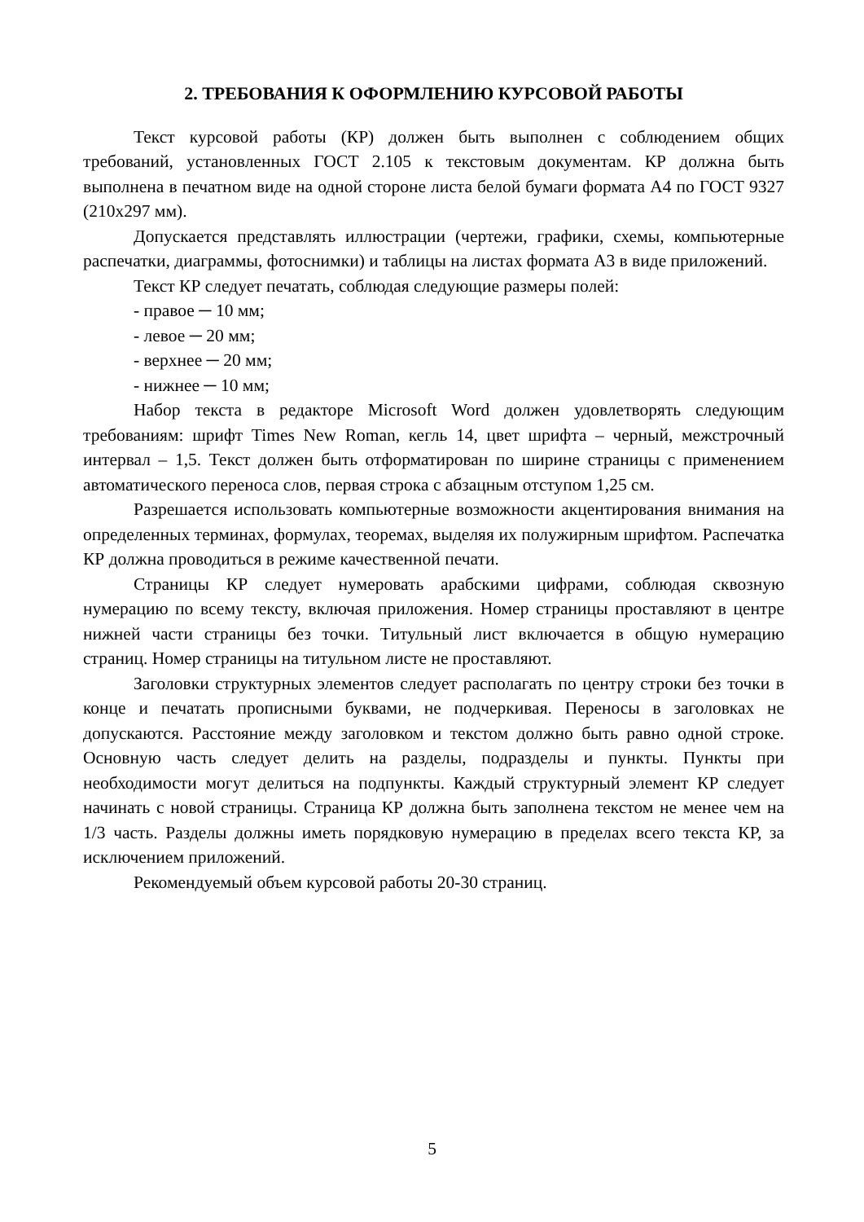2. ТРЕБОВАНИЯ К ОФОРМЛЕНИЮ КУРСОВОЙ РАБОТЫ
Текст курсовой работы (КР) должен быть выполнен с соблюдением общих требований, установленных ГОСТ 2.105 к текстовым документам. КР должна быть выполнена в печатном виде на одной стороне листа белой бумаги формата А4 по ГОСТ 9327 (210х297 мм).
Допускается представлять иллюстрации (чертежи, графики, схемы, компьютерные распечатки, диаграммы, фотоснимки) и таблицы на листах формата А3 в виде приложений.
Текст КР следует печатать, соблюдая следующие размеры полей:
- правое ─ 10 мм;
- левое ─ 20 мм;
- верхнее ─ 20 мм;
- нижнее ─ 10 мм;
Набор текста в редакторе Microsoft Word должен удовлетворять следующим требованиям: шрифт Times New Roman, кегль 14, цвет шрифта – черный, межстрочный интервал – 1,5. Текст должен быть отформатирован по ширине страницы с применением автоматического переноса слов, первая строка с абзацным отступом 1,25 см.
Разрешается использовать компьютерные возможности акцентирования внимания на определенных терминах, формулах, теоремах, выделяя их полужирным шрифтом. Распечатка КР должна проводиться в режиме качественной печати.
Страницы КР следует нумеровать арабскими цифрами, соблюдая сквозную нумерацию по всему тексту, включая приложения. Номер страницы проставляют в центре нижней части страницы без точки. Титульный лист включается в общую нумерацию страниц. Номер страницы на титульном листе не проставляют.
Заголовки структурных элементов следует располагать по центру строки без точки в конце и печатать прописными буквами, не подчеркивая. Переносы в заголовках не допускаются. Расстояние между заголовком и текстом должно быть равно одной строке. Основную часть следует делить на разделы, подразделы и пункты. Пункты при необходимости могут делиться на подпункты. Каждый структурный элемент КР следует начинать с новой страницы. Страница КР должна быть заполнена текстом не менее чем на 1/3 часть. Разделы должны иметь порядковую нумерацию в пределах всего текста КР, за исключением приложений.
Рекомендуемый объем курсовой работы 20-30 страниц.
5